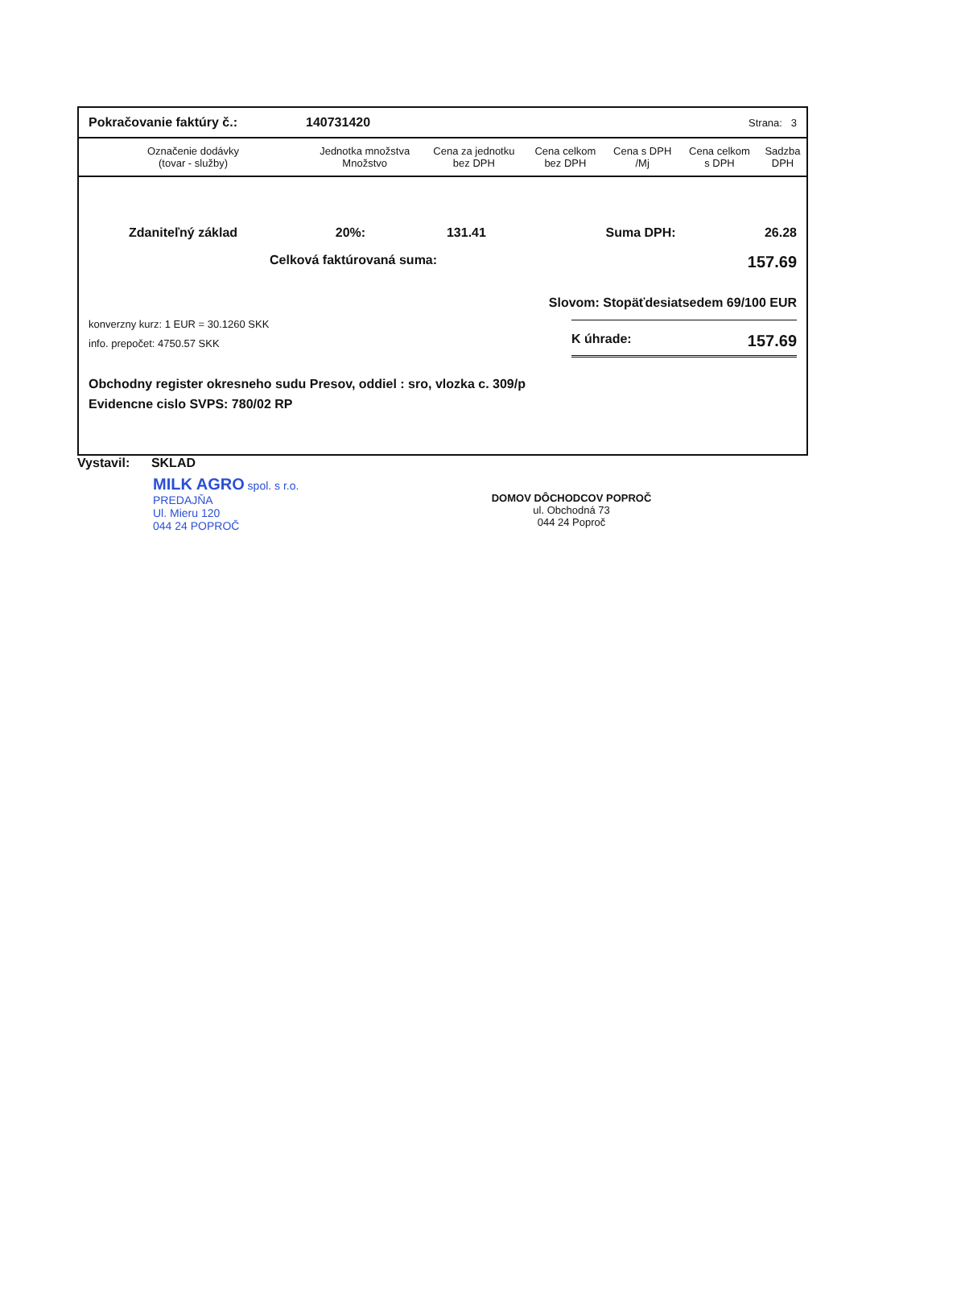Pokračovanie faktúry č.: 140731420 Strana: 3
| Označenie dodávky (tovar - služby) | Jednotka množstva Množstvo | Cena za jednotku bez DPH | Cena celkom bez DPH | Cena s DPH /Mj | Cena celkom s DPH | Sadzba DPH |
| --- | --- | --- | --- | --- | --- | --- |
Zdaniteľný základ 20%: 131.41 Suma DPH: 26.28
Celková faktúrovaná suma: 157.69
Slovom: Stopäťdesiatsedem 69/100 EUR
konverzny kurz: 1 EUR = 30.1260 SKK
info. prepočet: 4750.57 SKK
K úhrade: 157.69
Obchodny register okresneho sudu Presov, oddiel : sro, vlozka c. 309/p
Evidencne cislo SVPS: 780/02 RP
Vystavil: SKLAD
MILK AGRO spol. s r.o.
PREDAJŇA
Ul. Mieru 120
044 24 POPROČ
DOMOV DÔCHODCOV POPROČ
ul. Obchodná 73
044 24 Poproč